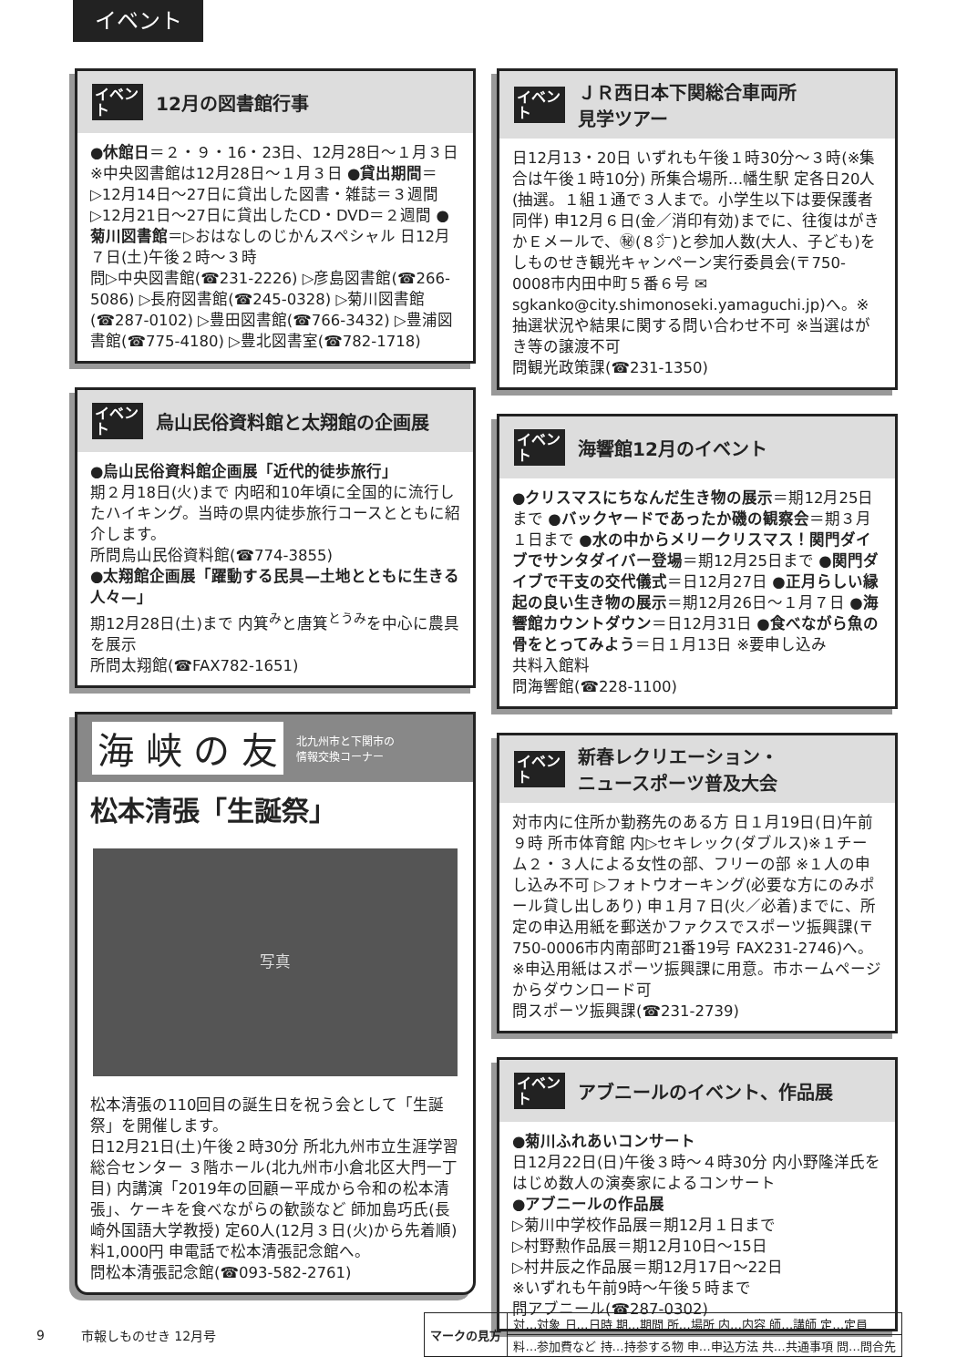イベント
イベント
12月の図書館行事
●休館日＝２・９・16・23日、12月28日～１月３日 ※中央図書館は12月28日～１月３日 ●貸出期間＝▷12月14日～27日に貸出した図書・雑誌＝３週間 ▷12月21日～27日に貸出したCD・DVD＝２週間 ●菊川図書館＝▷おはなしのじかんスペシャル 日12月７日(土)午後２時～３時
問▷中央図書館(☎231-2226) ▷彦島図書館(☎266-5086) ▷長府図書館(☎245-0328) ▷菊川図書館(☎287-0102) ▷豊田図書館(☎766-3432) ▷豊浦図書館(☎775-4180) ▷豊北図書室(☎782-1718)
イベント
烏山民俗資料館と太翔館の企画展
●烏山民俗資料館企画展「近代的徒歩旅行」
期２月18日(火)まで 内昭和10年頃に全国的に流行したハイキング。当時の県内徒歩旅行コースとともに紹介します。
所問烏山民俗資料館(☎774-3855)
●太翔館企画展「躍動する民具—土地とともに生きる人々—」
期12月28日(土)まで 内箕<sup>み</sup>と唐箕<sup>とうみ</sup>を中心に農具を展示
所問太翔館(☎FAX782-1651)
海 峡 の 友 北九州市と下関市の
情報交換コーナー
松本清張「生誕祭」
写真
松本清張の110回目の誕生日を祝う会として「生誕祭」を開催します。
日12月21日(土)午後２時30分 所北九州市立生涯学習総合センター ３階ホール(北九州市小倉北区大門一丁目) 内講演「2019年の回顧ー平成から令和の松本清張」、ケーキを食べながらの歓談など 師加島巧氏(長崎外国語大学教授) 定60人(12月３日(火)から先着順) 料1,000円 申電話で松本清張記念館へ。
問松本清張記念館(☎093-582-2761)
イベント
ＪＲ西日本下関総合車両所
見学ツアー
日12月13・20日 いずれも午後１時30分～３時(※集合は午後１時10分) 所集合場所…幡生駅 定各日20人(抽選。１組１通で３人まで。小学生以下は要保護者同伴) 申12月６日(金／消印有効)までに、往復はがきかＥメールで、㊙(８㌻)と参加人数(大人、子ども)をしものせき観光キャンペーン実行委員会(〒750-0008市内田中町５番６号 ✉sgkanko@city.shimonoseki.yamaguchi.jp)へ。※抽選状況や結果に関する問い合わせ不可 ※当選はがき等の譲渡不可
問観光政策課(☎231-1350)
イベント
海響館12月のイベント
●クリスマスにちなんだ生き物の展示＝期12月25日まで ●バックヤードであったか磯の観察会＝期３月１日まで ●水の中からメリークリスマス！関門ダイブでサンタダイバー登場＝期12月25日まで ●関門ダイブで干支の交代儀式＝日12月27日 ●正月らしい縁起の良い生き物の展示＝期12月26日～１月７日 ●海響館カウントダウン＝日12月31日 ●食べながら魚の骨をとってみよう＝日１月13日 ※要申し込み
共料入館料
問海響館(☎228-1100)
イベント
新春レクリエーション・
ニュースポーツ普及大会
対市内に住所か勤務先のある方 日１月19日(日)午前９時 所市体育館 内▷セキレック(ダブルス)※１チーム２・３人による女性の部、フリーの部 ※１人の申し込み不可 ▷フォトウオーキング(必要な方にのみポール貸し出しあり) 申１月７日(火／必着)までに、所定の申込用紙を郵送かファクスでスポーツ振興課(〒750-0006市内南部町21番19号 FAX231-2746)へ。※申込用紙はスポーツ振興課に用意。市ホームページからダウンロード可
問スポーツ振興課(☎231-2739)
イベント
アブニールのイベント、作品展
●菊川ふれあいコンサート
日12月22日(日)午後３時～４時30分 内小野隆洋氏をはじめ数人の演奏家によるコンサート
●アブニールの作品展
▷菊川中学校作品展＝期12月１日まで
▷村野勲作品展＝期12月10日～15日
▷村井辰之作品展＝期12月17日～22日
※いずれも午前9時～午後５時まで
問アブニール(☎287-0302)
9 市報しものせき 12月号
| マークの見方 | 対…対象 日…日時 期…期間 所…場所 内…内容 師…講師 定…定員 |
| | 料…参加費など 持…持参する物 申…申込方法 共…共通事項 問…問合先 |